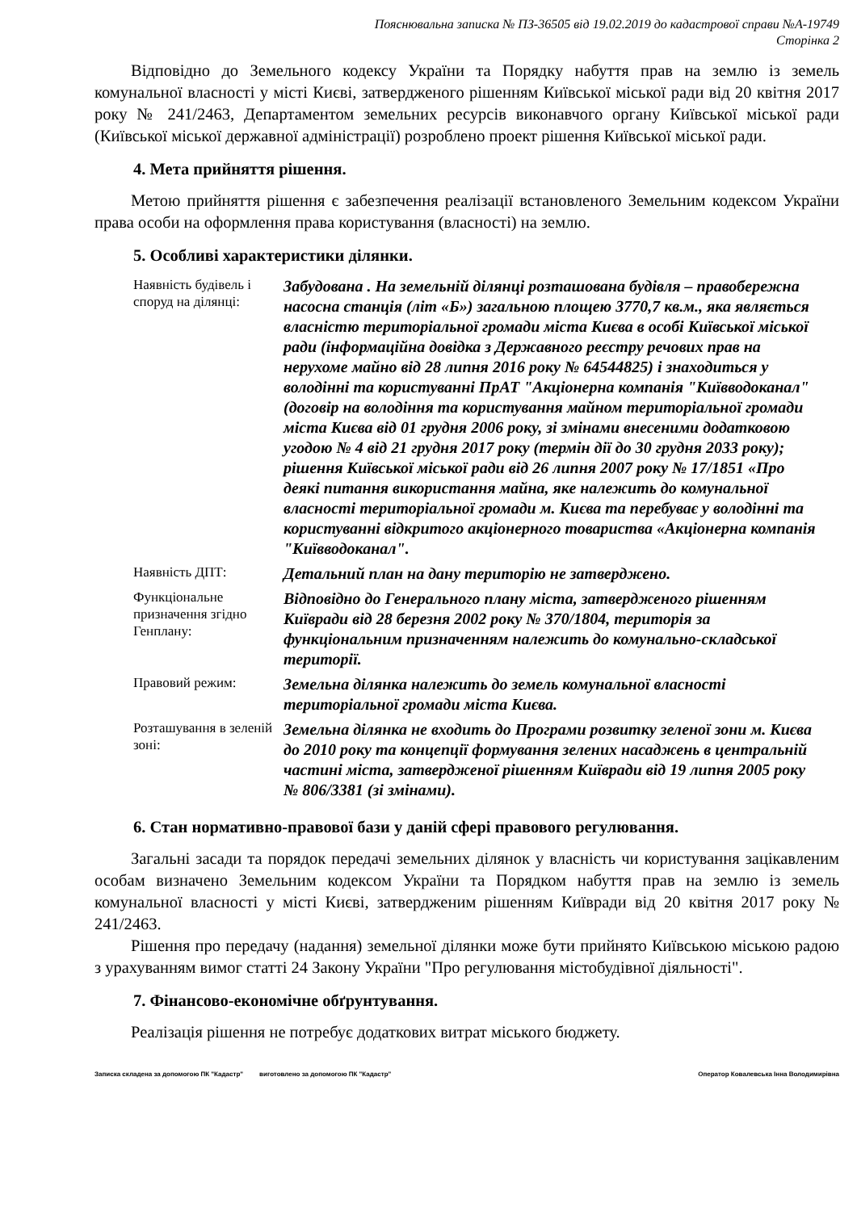Пояснювальна записка № ПЗ-36505 від 19.02.2019 до кадастрової справи №А-19749
Сторінка 2
Відповідно до Земельного кодексу України та Порядку набуття прав на землю із земель комунальної власності у місті Києві, затвердженого рішенням Київської міської ради від 20 квітня 2017 року № 241/2463, Департаментом земельних ресурсів виконавчого органу Київської міської ради (Київської міської державної адміністрації) розроблено проект рішення Київської міської ради.
4. Мета прийняття рішення.
Метою прийняття рішення є забезпечення реалізації встановленого Земельним кодексом України права особи на оформлення права користування (власності) на землю.
5. Особливі характеристики ділянки.
| Наявність будівель і споруд на ділянці: | Забудована . На земельній ділянці розташована будівля – правобережна насосна станція (літ «Б») загальною площею 3770,7 кв.м., яка являється власністю територіальної громади міста Києва в особі Київської міської ради (інформаційна довідка з Державного реєстру речових прав на нерухоме майно від 28 липня 2016 року № 64544825) і знаходиться у володінні та користуванні ПрАТ "Акціонерна компанія "Київводоканал" (договір на володіння та користування майном територіальної громади міста Києва від 01 грудня 2006 року, зі змінами внесеними додатковою угодою № 4 від 21 грудня 2017 року (термін дії до 30 грудня 2033 року); рішення Київської міської ради від 26 липня 2007 року № 17/1851 «Про деякі питання використання майна, яке належить до комунальної власності територіальної громади м. Києва та перебуває у володінні та користуванні відкритого акціонерного товариства «Акціонерна компанія "Київводоканал". |
| Наявність ДПТ: | Детальний план на дану територію не затверджено. |
| Функціональне призначення згідно Генплану: | Відповідно до Генерального плану міста, затвердженого рішенням Київради від 28 березня 2002 року № 370/1804, територія за функціональним призначенням належить до комунально-складської території. |
| Правовий режим: | Земельна ділянка належить до земель комунальної власності територіальної громади міста Києва. |
| Розташування в зеленій зоні: | Земельна ділянка не входить до Програми розвитку зеленої зони м. Києва до 2010 року та концепції формування зелених насаджень в центральній частині міста, затвердженої рішенням Київради від 19 липня 2005 року № 806/3381 (зі змінами). |
6. Стан нормативно-правової бази у даній сфері правового регулювання.
Загальні засади та порядок передачі земельних ділянок у власність чи користування зацікавленим особам визначено Земельним кодексом України та Порядком набуття прав на землю із земель комунальної власності у місті Києві, затвердженим рішенням Київради від 20 квітня 2017 року № 241/2463.
Рішення про передачу (надання) земельної ділянки може бути прийнято Київською міською радою з урахуванням вимог статті 24 Закону України "Про регулювання містобудівної діяльності".
7. Фінансово-економічне обґрунтування.
Реалізація рішення не потребує додаткових витрат міського бюджету.
Записка складена за допомогою ПК "Кадастр" виготовлено за допомогою ПК "Кадастр" Оператор Ковалевська Інна Володимирівна